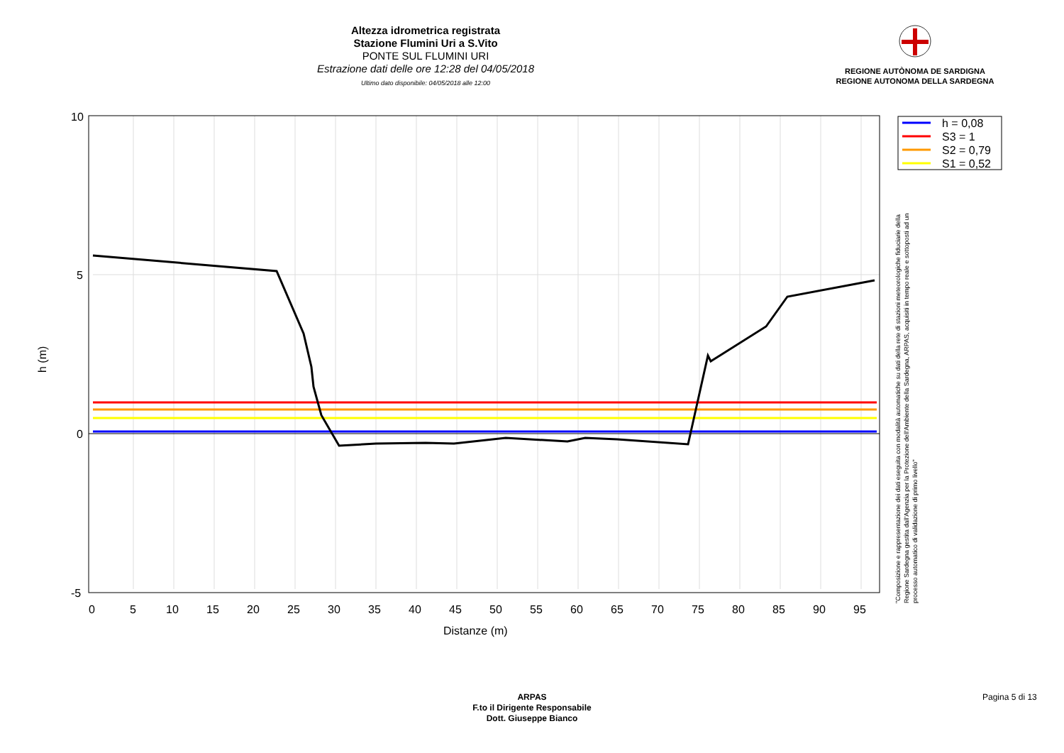Altezza idrometrica registrata
Stazione Flumini Uri a S.Vito
PONTE SUL FLUMINI URI
Estrazione dati delle ore 12:28 del 04/05/2018
Ultimo dato disponibile: 04/05/2018 alle 12:00
REGIONE AUTÒNOMA DE SARDIGNA
REGIONE AUTONOMA DELLA SARDEGNA
10
5
0
-5
0
5
10
15
20
25
30
35
40
45
50
55
60
65
70
75
80
85
90
95
Distanze (m)
h (m)
h = 0,08
S3 = 1
S2 = 0,79
S1 = 0,52
"Composizione e rappresentazione dei dati eseguita con modalità automatiche su dati della rete di stazioni meteorologiche fiduciarie della Regione Sardegna gestita dall'Agenzia per la Protezione dell'Ambiente della Sardegna, ARPAS, acquisiti in tempo reale e sottoposti ad un processo automatico di validazione di primo livello"
ARPAS
F.to il Dirigente Responsabile
Dott. Giuseppe Bianco
Pagina 5 di 13